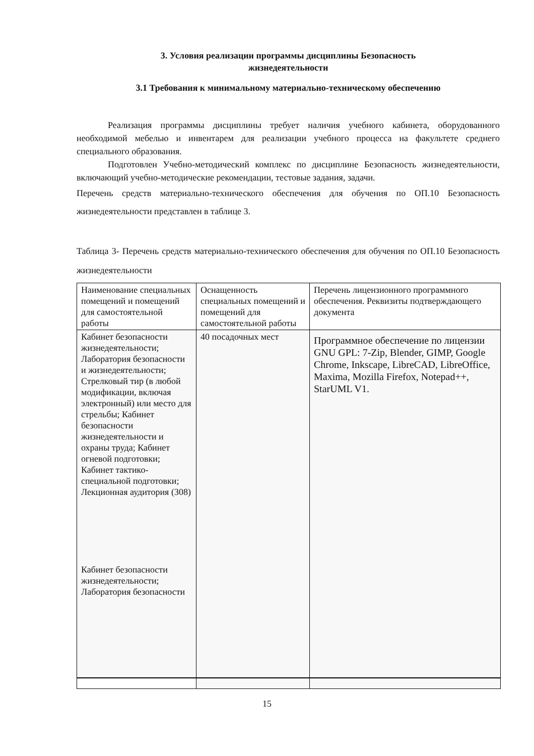3. Условия реализации программы дисциплины Безопасность
жизнедеятельности
3.1 Требования к минимальному материально-техническому обеспечению
Реализация программы дисциплины требует наличия учебного кабинета, оборудованного необходимой мебелью и инвентарем для реализации учебного процесса на факультете среднего специального образования.
Подготовлен Учебно-методический комплекс по дисциплине Безопасность жизнедеятельности, включающий учебно-методические рекомендации, тестовые задания, задачи.
Перечень средств материально-технического обеспечения для обучения по ОП.10 Безопасность жизнедеятельности представлен в таблице 3.
Таблица 3- Перечень средств материально-технического обеспечения для обучения по ОП.10 Безопасность жизнедеятельности
| Наименование специальных помещений и помещений для самостоятельной работы | Оснащенность специальных помещений и помещений для самостоятельной работы | Перечень лицензионного программного обеспечения. Реквизиты подтверждающего документа |
| Кабинет безопасности жизнедеятельности; Лаборатория безопасности и жизнедеятельности; Стрелковый тир (в любой модификации, включая электронный) или место для стрельбы; Кабинет безопасности жизнедеятельности и охраны труда; Кабинет огневой подготовки; Кабинет тактико-специальной подготовки; Лекционная аудитория (308) Кабинет безопасности жизнедеятельности; Лаборатория безопасности | 40 посадочных мест | Программное обеспечение по лицензии GNU GPL: 7-Zip, Blender, GIMP, Google Chrome, Inkscape, LibreCAD, LibreOffice, Maxima, Mozilla Firefox, Notepad++, StarUML V1. |
15